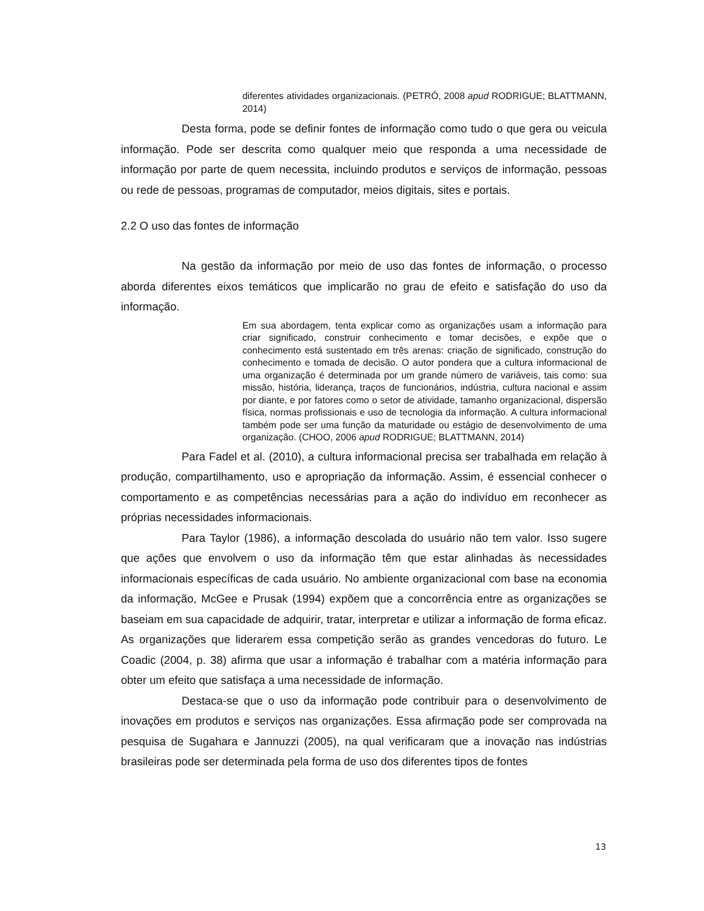diferentes atividades organizacionais. (PETRÓ, 2008 apud RODRIGUE; BLATTMANN, 2014)
Desta forma, pode se definir fontes de informação como tudo o que gera ou veicula informação. Pode ser descrita como qualquer meio que responda a uma necessidade de informação por parte de quem necessita, incluindo produtos e serviços de informação, pessoas ou rede de pessoas, programas de computador, meios digitais, sites e portais.
2.2 O uso das fontes de informação
Na gestão da informação por meio de uso das fontes de informação, o processo aborda diferentes eixos temáticos que implicarão no grau de efeito e satisfação do uso da informação.
Em sua abordagem, tenta explicar como as organizações usam a informação para criar significado, construir conhecimento e tomar decisões, e expõe que o conhecimento está sustentado em três arenas: criação de significado, construção do conhecimento e tomada de decisão. O autor pondera que a cultura informacional de uma organização é determinada por um grande número de variáveis, tais como: sua missão, história, liderança, traços de funcionários, indústria, cultura nacional e assim por diante, e por fatores como o setor de atividade, tamanho organizacional, dispersão física, normas profissionais e uso de tecnologia da informação. A cultura informacional também pode ser uma função da maturidade ou estágio de desenvolvimento de uma organização. (CHOO, 2006 apud RODRIGUE; BLATTMANN, 2014)
Para Fadel et al. (2010), a cultura informacional precisa ser trabalhada em relação à produção, compartilhamento, uso e apropriação da informação. Assim, é essencial conhecer o comportamento e as competências necessárias para a ação do indivíduo em reconhecer as próprias necessidades informacionais.
Para Taylor (1986), a informação descolada do usuário não tem valor. Isso sugere que ações que envolvem o uso da informação têm que estar alinhadas às necessidades informacionais específicas de cada usuário. No ambiente organizacional com base na economia da informação, McGee e Prusak (1994) expõem que a concorrência entre as organizações se baseiam em sua capacidade de adquirir, tratar, interpretar e utilizar a informação de forma eficaz. As organizações que liderarem essa competição serão as grandes vencedoras do futuro. Le Coadic (2004, p. 38) afirma que usar a informação é trabalhar com a matéria informação para obter um efeito que satisfaça a uma necessidade de informação.
Destaca-se que o uso da informação pode contribuir para o desenvolvimento de inovações em produtos e serviços nas organizações. Essa afirmação pode ser comprovada na pesquisa de Sugahara e Jannuzzi (2005), na qual verificaram que a inovação nas indústrias brasileiras pode ser determinada pela forma de uso dos diferentes tipos de fontes
13